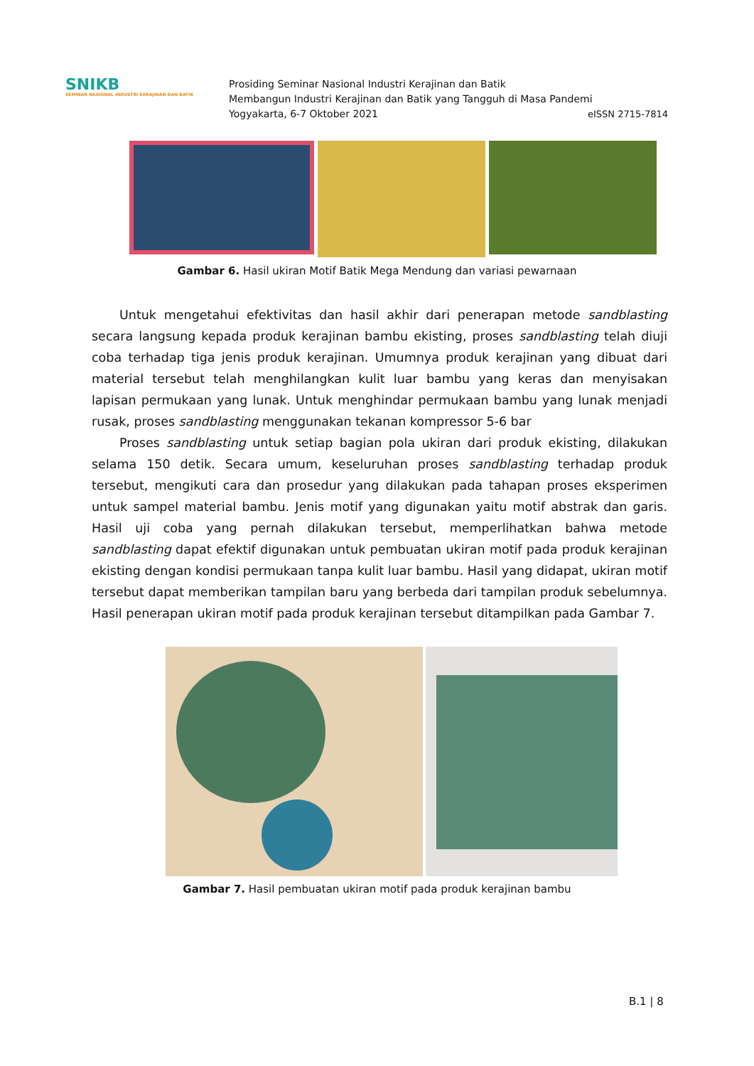SNIKB
SEMINAR NASIONAL INDUSTRI KERAJINAN DAN BATIK
Prosiding Seminar Nasional Industri Kerajinan dan Batik
Membangun Industri Kerajinan dan Batik yang Tangguh di Masa Pandemi
Yogyakarta, 6-7 Oktober 2021 eISSN 2715-7814
Gambar 6. Hasil ukiran Motif Batik Mega Mendung dan variasi pewarnaan
Untuk mengetahui efektivitas dan hasil akhir dari penerapan metode sandblasting secara langsung kepada produk kerajinan bambu ekisting, proses sandblasting telah diuji coba terhadap tiga jenis produk kerajinan. Umumnya produk kerajinan yang dibuat dari material tersebut telah menghilangkan kulit luar bambu yang keras dan menyisakan lapisan permukaan yang lunak. Untuk menghindar permukaan bambu yang lunak menjadi rusak, proses sandblasting menggunakan tekanan kompressor 5-6 bar
Proses sandblasting untuk setiap bagian pola ukiran dari produk ekisting, dilakukan selama 150 detik. Secara umum, keseluruhan proses sandblasting terhadap produk tersebut, mengikuti cara dan prosedur yang dilakukan pada tahapan proses eksperimen untuk sampel material bambu. Jenis motif yang digunakan yaitu motif abstrak dan garis. Hasil uji coba yang pernah dilakukan tersebut, memperlihatkan bahwa metode sandblasting dapat efektif digunakan untuk pembuatan ukiran motif pada produk kerajinan ekisting dengan kondisi permukaan tanpa kulit luar bambu. Hasil yang didapat, ukiran motif tersebut dapat memberikan tampilan baru yang berbeda dari tampilan produk sebelumnya. Hasil penerapan ukiran motif pada produk kerajinan tersebut ditampilkan pada Gambar 7.
Gambar 7. Hasil pembuatan ukiran motif pada produk kerajinan bambu
B.1 | 8